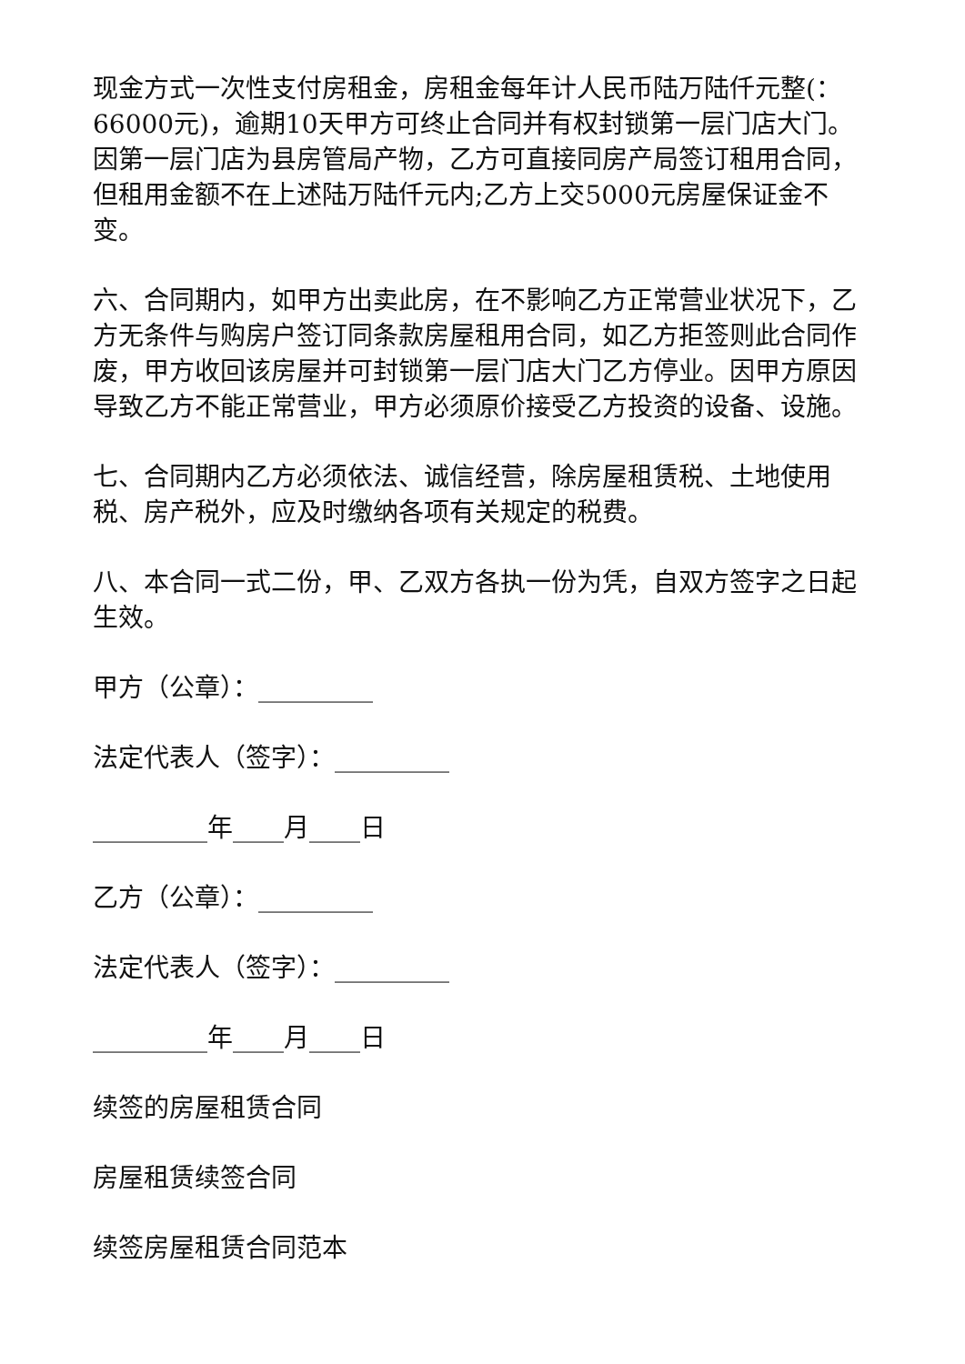现金方式一次性支付房租金，房租金每年计人民币陆万陆仟元整(：66000元)，逾期10天甲方可终止合同并有权封锁第一层门店大门。因第一层门店为县房管局产物，乙方可直接同房产局签订租用合同，但租用金额不在上述陆万陆仟元内;乙方上交5000元房屋保证金不变。
六、合同期内，如甲方出卖此房，在不影响乙方正常营业状况下，乙方无条件与购房户签订同条款房屋租用合同，如乙方拒签则此合同作废，甲方收回该房屋并可封锁第一层门店大门乙方停业。因甲方原因导致乙方不能正常营业，甲方必须原价接受乙方投资的设备、设施。
七、合同期内乙方必须依法、诚信经营，除房屋租赁税、土地使用税、房产税外，应及时缴纳各项有关规定的税费。
八、本合同一式二份，甲、乙双方各执一份为凭，自双方签字之日起生效。
甲方（公章）：_________
法定代表人（签字）：_________
_________年____月____日
乙方（公章）：_________
法定代表人（签字）：_________
_________年____月____日
续签的房屋租赁合同
房屋租赁续签合同
续签房屋租赁合同范本